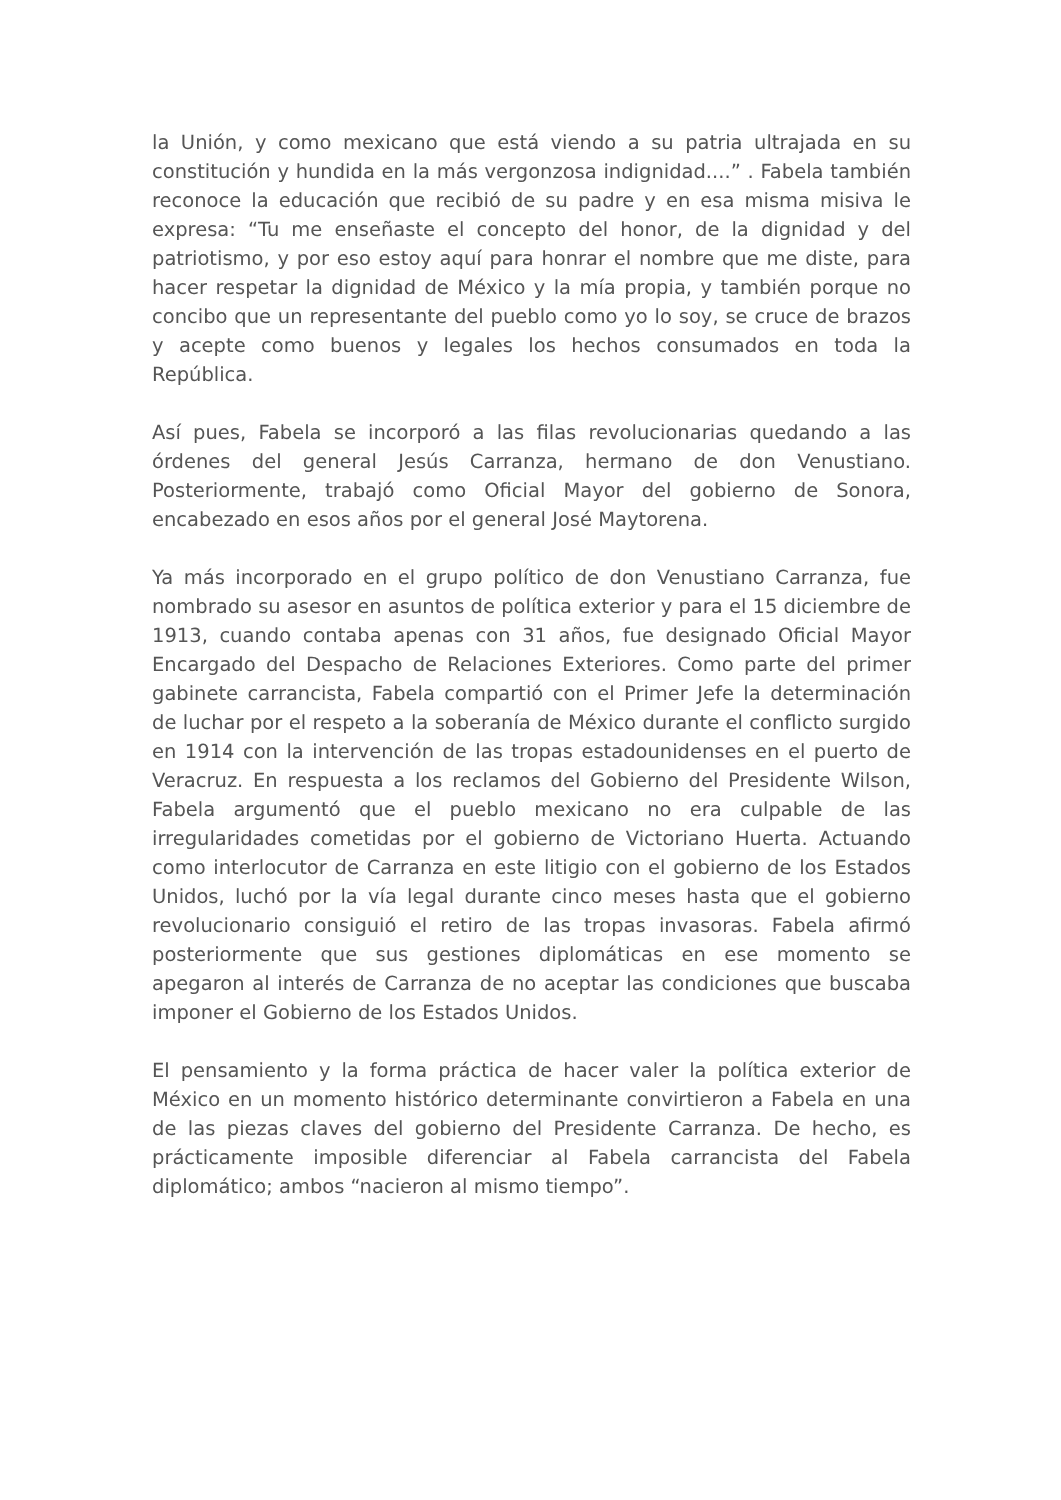la Unión, y como mexicano que está viendo a su patria ultrajada en su constitución y hundida en la más vergonzosa indignidad....” . Fabela también reconoce la educación que recibió de su padre y en esa misma misiva le expresa: “Tu me enseñaste el concepto del honor, de la dignidad y del patriotismo, y por eso estoy aquí para honrar el nombre que me diste, para hacer respetar la dignidad de México y la mía propia, y también porque no concibo que un representante del pueblo como yo lo soy, se cruce de brazos y acepte como buenos y legales los hechos consumados en toda la República.
Así pues, Fabela se incorporó a las filas revolucionarias quedando a las órdenes del general Jesús Carranza, hermano de don Venustiano. Posteriormente, trabajó como Oficial Mayor del gobierno de Sonora, encabezado en esos años por el general José Maytorena.
Ya más incorporado en el grupo político de don Venustiano Carranza, fue nombrado su asesor en asuntos de política exterior y para el 15 diciembre de 1913, cuando contaba apenas con 31 años, fue designado Oficial Mayor Encargado del Despacho de Relaciones Exteriores. Como parte del primer gabinete carrancista, Fabela compartió con el Primer Jefe la determinación de luchar por el respeto a la soberanía de México durante el conflicto surgido en 1914 con la intervención de las tropas estadounidenses en el puerto de Veracruz. En respuesta a los reclamos del Gobierno del Presidente Wilson, Fabela argumentó que el pueblo mexicano no era culpable de las irregularidades cometidas por el gobierno de Victoriano Huerta. Actuando como interlocutor de Carranza en este litigio con el gobierno de los Estados Unidos, luchó por la vía legal durante cinco meses hasta que el gobierno revolucionario consiguió el retiro de las tropas invasoras. Fabela afirmó posteriormente que sus gestiones diplomáticas en ese momento se apegaron al interés de Carranza de no aceptar las condiciones que buscaba imponer el Gobierno de los Estados Unidos.
El pensamiento y la forma práctica de hacer valer la política exterior de México en un momento histórico determinante convirtieron a Fabela en una de las piezas claves del gobierno del Presidente Carranza. De hecho, es prácticamente imposible diferenciar al Fabela carrancista del Fabela diplomático; ambos “nacieron al mismo tiempo”.